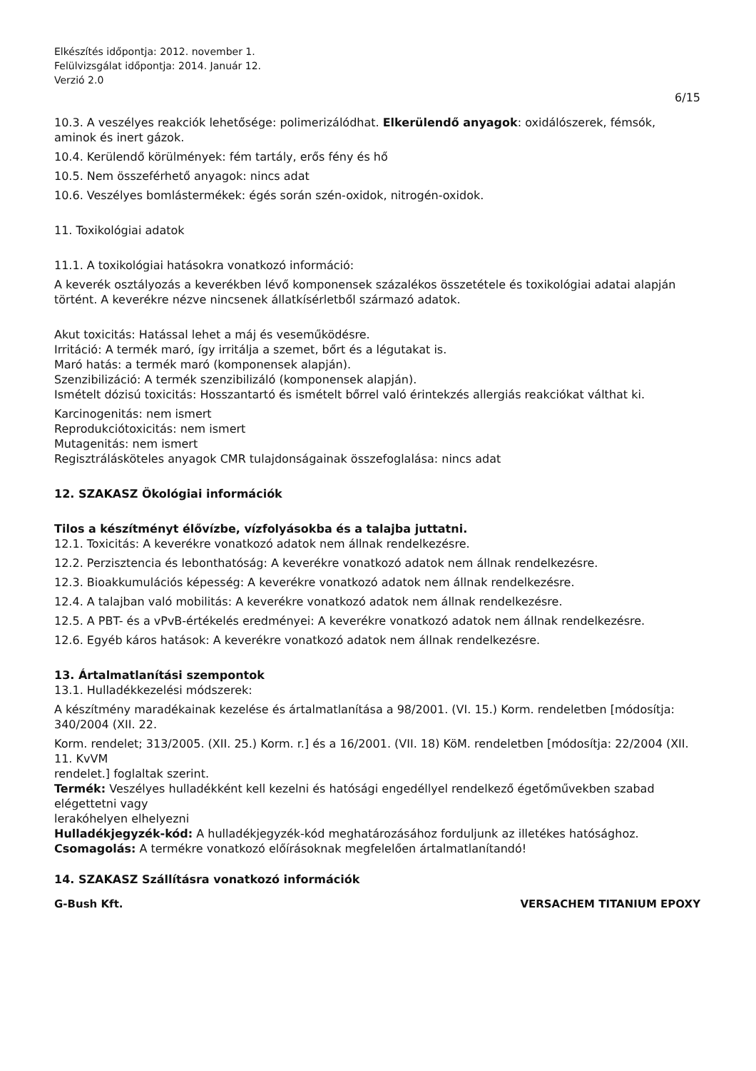Elkészítés időpontja: 2012. november 1.
Felülvizsgálat időpontja: 2014. Január 12.
Verzió 2.0
6/15
10.3. A veszélyes reakciók lehetősége: polimerizálódhat. Elkerülendő anyagok: oxidálószerek, fémsók, aminok és inert gázok.
10.4. Kerülendő körülmények: fém tartály, erős fény és hő
10.5. Nem összeférhető anyagok: nincs adat
10.6. Veszélyes bomlástermékek: égés során szén-oxidok, nitrogén-oxidok.
11. Toxikológiai adatok
11.1. A toxikológiai hatásokra vonatkozó információ:
A keverék osztályozás a keverékben lévő komponensek százalékos összetétele és toxikológiai adatai alapján történt. A keverékre nézve nincsenek állatkísérletből származó adatok.
Akut toxicitás: Hatással lehet a máj és veseműködésre.
Irritáció: A termék maró, így irritálja a szemet, bőrt és a légutakat is.
Maró hatás: a termék maró (komponensek alapján).
Szenzibilizáció: A termék szenzibilizáló (komponensek alapján).
Ismételt dózisú toxicitás: Hosszantartó és ismételt bőrrel való érintekzés allergiás reakciókat válthat ki.
Karcinogenitás: nem ismert
Reprodukciótoxicitás: nem ismert
Mutagenitás: nem ismert
Regisztrálásköteles anyagok CMR tulajdonságainak összefoglalása: nincs adat
12. SZAKASZ Ökológiai információk
Tilos a készítményt élővízbe, vízfolyásokba és a talajba juttatni.
12.1. Toxicitás: A keverékre vonatkozó adatok nem állnak rendelkezésre.
12.2. Perzisztencia és lebonthatóság: A keverékre vonatkozó adatok nem állnak rendelkezésre.
12.3. Bioakkumulációs képesség: A keverékre vonatkozó adatok nem állnak rendelkezésre.
12.4. A talajban való mobilitás: A keverékre vonatkozó adatok nem állnak rendelkezésre.
12.5. A PBT- és a vPvB-értékelés eredményei: A keverékre vonatkozó adatok nem állnak rendelkezésre.
12.6. Egyéb káros hatások: A keverékre vonatkozó adatok nem állnak rendelkezésre.
13. Ártalmatlanítási szempontok
13.1. Hulladékkezelési módszerek:
A készítmény maradékainak kezelése és ártalmatlanítása a 98/2001. (VI. 15.) Korm. rendeletben [módosítja: 340/2004 (XII. 22.
Korm. rendelet; 313/2005. (XII. 25.) Korm. r.] és a 16/2001. (VII. 18) KöM. rendeletben [módosítja: 22/2004 (XII. 11. KvVM
rendelet.] foglaltak szerint.
Termék: Veszélyes hulladékként kell kezelni és hatósági engedéllyel rendelkező égetőművekben szabad elégettetni vagy
lerakóhelyen elhelyezni
Hulladékjegyzék-kód: A hulladékjegyzék-kód meghatározásához forduljunk az illetékes hatósághoz.
Csomagolás: A termékre vonatkozó előírásoknak megfelelően ártalmatlanítandó!
14. SZAKASZ Szállításra vonatkozó információk
G-Bush Kft. VERSACHEM TITANIUM EPOXY